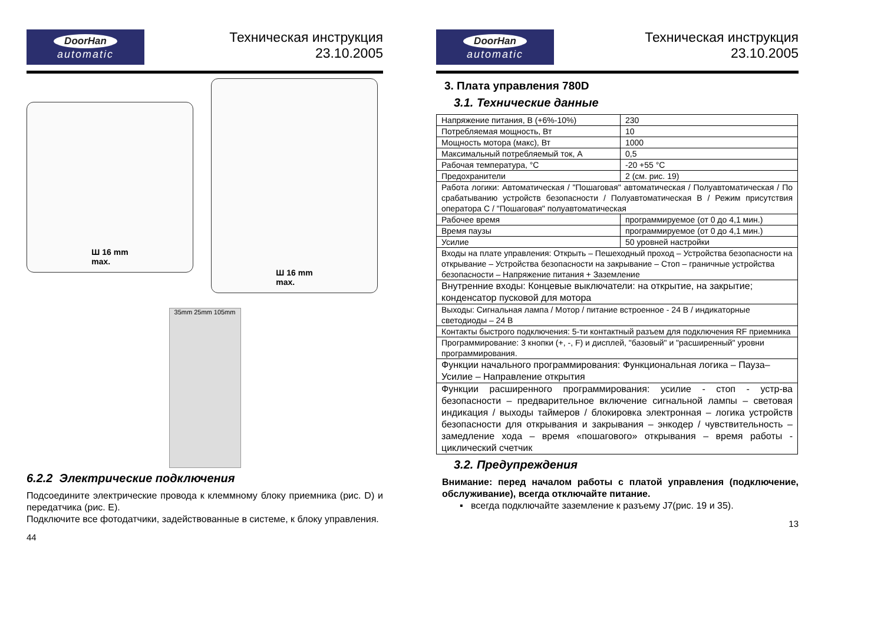DoorHan
automatic
Техническая инструкция
23.10.2005
Ш 16 mm
max.
Ш 16 mm
max.
35mm 25mm 105mm
6.2.2 Электрические подключения
Подсоедините электрические провода к клеммному блоку приемника (рис. D) и передатчика (рис. E).
Подключите все фотодатчики, задействованные в системе, к блоку управления.
44
DoorHan
automatic
Техническая инструкция
23.10.2005
3. Плата управления 780D
3.1. Технические данные
| Напряжение питания, В (+6%-10%) | 230 |
| Потребляемая мощность, Вт | 10 |
| Мощность мотора (макс), Вт | 1000 |
| Максимальный потребляемый ток, А | 0,5 |
| Рабочая температура, °С | -20 +55 °С |
| Предохранители | 2 (см. рис. 19) |
| Работа логики: Автоматическая / "Пошаговая" автоматическая / Полуавтоматическая / По срабатыванию устройств безопасности / Полуавтоматическая В / Режим присутствия оператора С / "Пошаговая" полуавтоматическая | |
| Рабочее время | программируемое (от 0 до 4,1 мин.) |
| Время паузы | программируемое (от 0 до 4,1 мин.) |
| Усилие | 50 уровней настройки |
| Входы на плате управления: Открыть – Пешеходный проход – Устройства безопасности на открывание – Устройства безопасности на закрывание – Стоп – граничные устройства безопасности – Напряжение питания + Заземление | |
| Внутренние входы: Концевые выключатели: на открытие, на закрытие; конденсатор пусковой для мотора | |
| Выходы: Сигнальная лампа / Мотор / питание встроенное - 24 В / индикаторные светодиоды – 24 В | |
| Контакты быстрого подключения: 5-ти контактный разъем для подключения RF приемника | |
| Программирование: 3 кнопки (+, -, F) и дисплей, "базовый" и "расширенный" уровни программирования. | |
| Функции начального программирования: Функциональная логика – Пауза– Усилие – Направление открытия | |
| Функции расширенного программирования: усилие - стоп - устр-ва безопасности – предварительное включение сигнальной лампы – световая индикация / выходы таймеров / блокировка электронная – логика устройств безопасности для открывания и закрывания – энкодер / чувствительность – замедление хода – время «пошагового» открывания – время работы - циклический счетчик | |
3.2. Предупреждения
Внимание: перед началом работы с платой управления (подключение, обслуживание), всегда отключайте питание.
▪ всегда подключайте заземление к разъему J7(рис. 19 и 35).
13